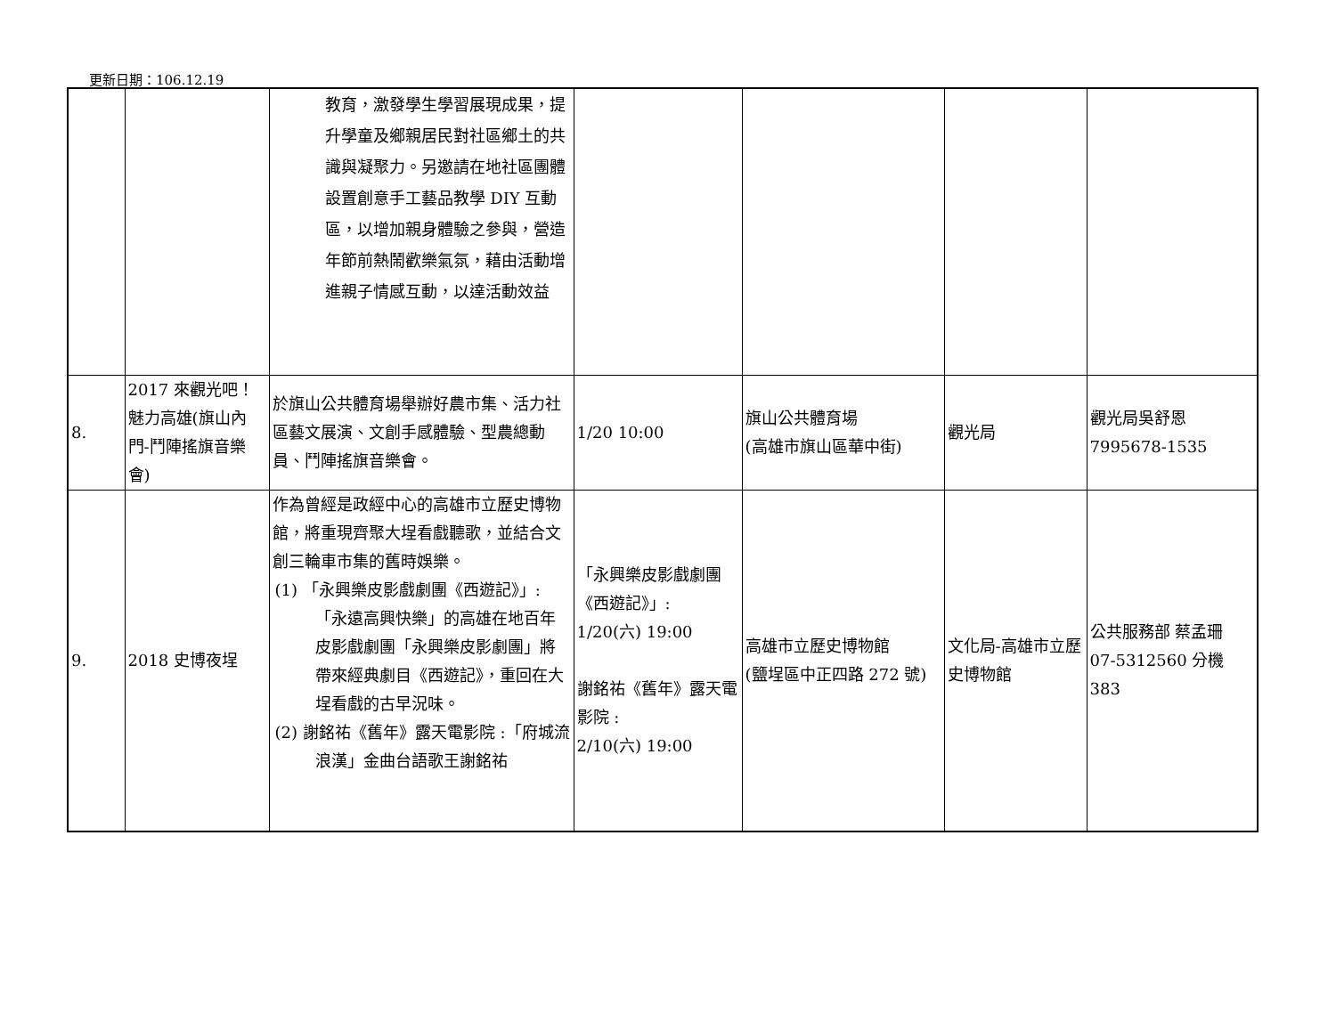更新日期：106.12.19
| | | 教育，激發學生學習展現成果，提升學童及鄉親居民對社區鄉土的共識與凝聚力。另邀請在地社區團體設置創意手工藝品教學 DIY 互動區，以增加親身體驗之參與，營造年節前熱鬧歡樂氣氛，藉由活動增進親子情感互動，以達活動效益 | | | | |
| 8. | 2017 來觀光吧！魅力高雄(旗山內門-鬥陣搖旗音樂會) | 於旗山公共體育場舉辦好農市集、活力社區藝文展演、文創手感體驗、型農總動員、鬥陣搖旗音樂會。 | 1/20 10:00 | 旗山公共體育場 (高雄市旗山區華中街) | 觀光局 | 觀光局吳舒恩 7995678-1535 |
| 9. | 2018 史博夜埕 | 作為曾經是政經中心的高雄市立歷史博物館，將重現齊聚大埕看戲聽歌，並結合文創三輪車市集的舊時娛樂。 (1) 「永興樂皮影戲劇團《西遊記》」:「永遠高興快樂」的高雄在地百年皮影戲劇團「永興樂皮影劇團」將帶來經典劇目《西遊記》，重回在大埕看戲的古早況味。 (2) 謝銘祐《舊年》露天電影院 :「府城流浪漢」金曲台語歌王謝銘祐 | 「永興樂皮影戲劇團《西遊記》」: 1/20(六) 19:00 謝銘祐《舊年》露天電影院 : 2/10(六) 19:00 | 高雄市立歷史博物館 (鹽埕區中正四路 272 號) | 文化局-高雄市立歷史博物館 | 公共服務部 蔡孟珊 07-5312560 分機 383 |